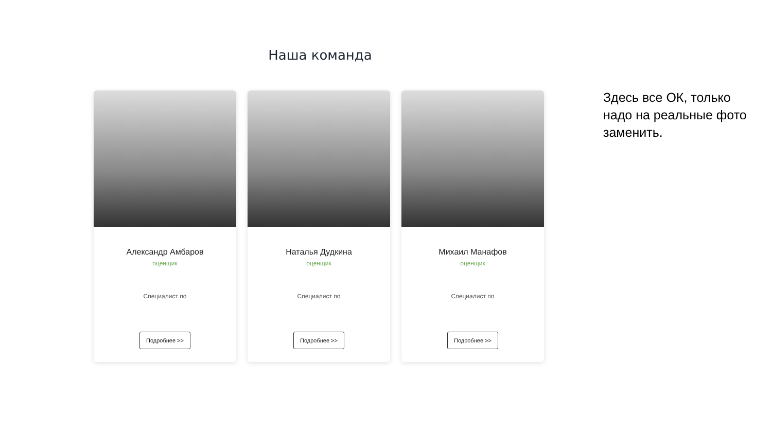Наша команда
Александр Амбаров
оценщик
Специалист по
Подробнее >>
Наталья Дудкина
оценщик
Специалист по
Подробнее >>
Михаил Манафов
оценщик
Специалист по
Подробнее >>
Здесь все ОК, только надо на реальные фото заменить.